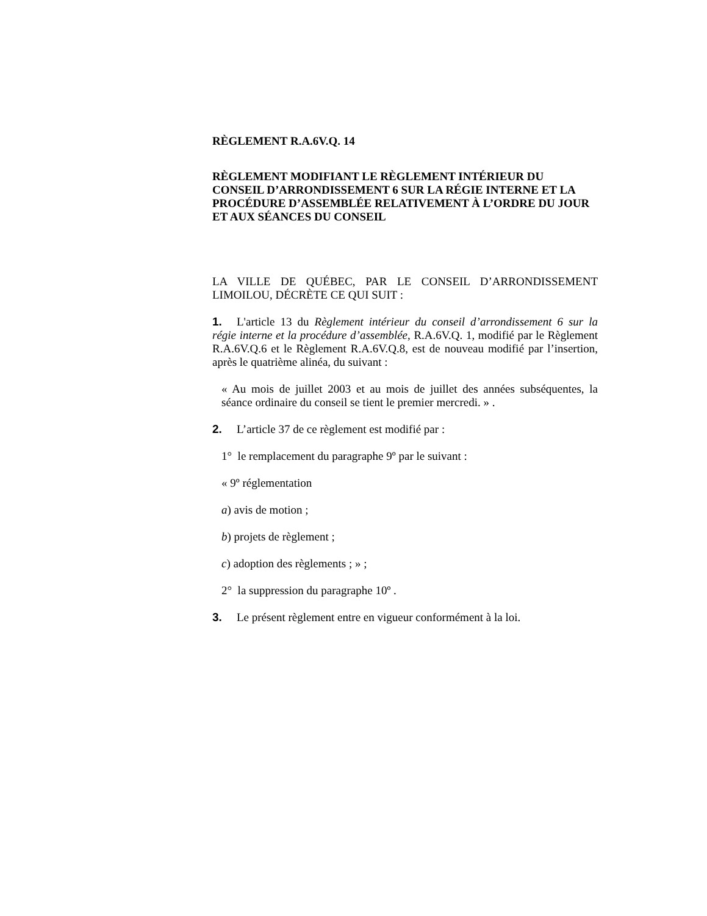RÈGLEMENT R.A.6V.Q. 14
RÈGLEMENT MODIFIANT LE RÈGLEMENT INTÉRIEUR DU CONSEIL D’ARRONDISSEMENT 6 SUR LA RÉGIE INTERNE ET LA PROCÉDURE D’ASSEMBLÉE RELATIVEMENT À L’ORDRE DU JOUR ET AUX SÉANCES DU CONSEIL
LA VILLE DE QUÉBEC, PAR LE CONSEIL D’ARRONDISSEMENT LIMOILOU, DÉCRÈTE CE QUI SUIT :
1. L'article 13 du Règlement intérieur du conseil d’arrondissement 6 sur la régie interne et la procédure d’assemblée, R.A.6V.Q. 1, modifié par le Règlement R.A.6V.Q.6 et le Règlement R.A.6V.Q.8, est de nouveau modifié par l’insertion, après le quatrième alinéa, du suivant :
« Au mois de juillet 2003 et au mois de juillet des années subséquentes, la séance ordinaire du conseil se tient le premier mercredi. » .
2. L’article 37 de ce règlement est modifié par :
1° le remplacement du paragraphe 9º par le suivant :
« 9º réglementation
a) avis de motion ;
b) projets de règlement ;
c) adoption des règlements ; » ;
2° la suppression du paragraphe 10º .
3. Le présent règlement entre en vigueur conformément à la loi.